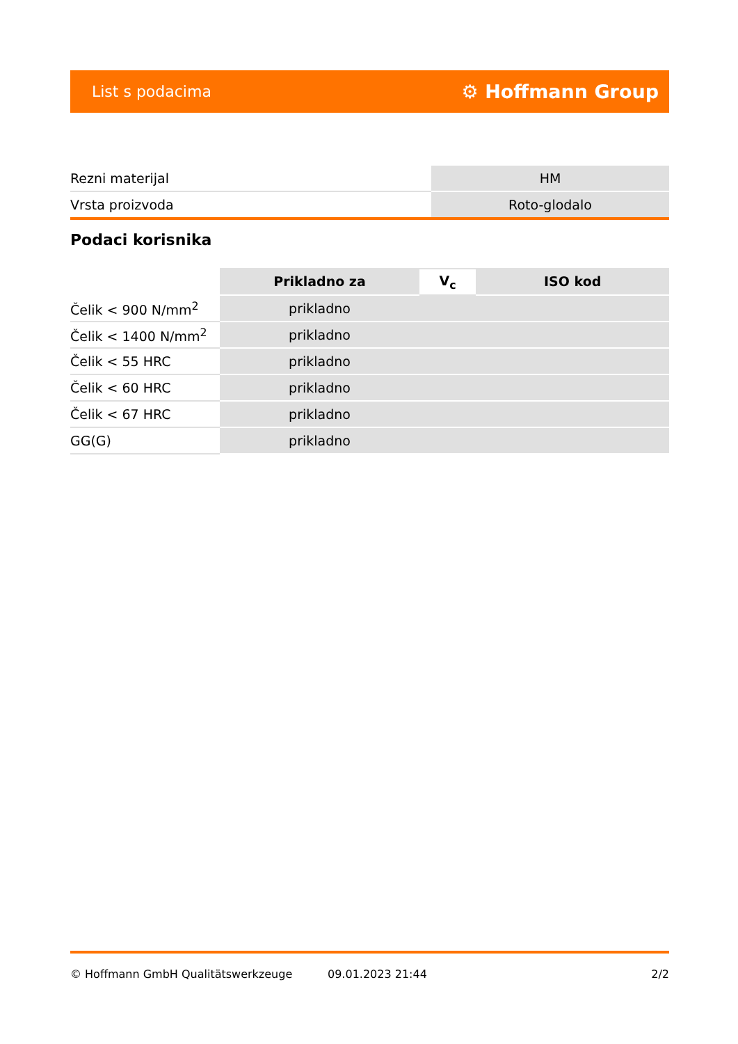List s podacima ⚙ Hoffmann Group
| Rezni materijal | HM |
| Vrsta proizvoda | Roto-glodalo |
Podaci korisnika
| | Prikladno za | V<sub>c</sub> | ISO kod |
| --- | --- | --- | --- |
| Čelik < 900 N/mm<sup>2</sup> | prikladno | | |
| Čelik < 1400 N/mm<sup>2</sup> | prikladno | | |
| Čelik < 55 HRC | prikladno | | |
| Čelik < 60 HRC | prikladno | | |
| Čelik < 67 HRC | prikladno | | |
| GG(G) | prikladno | | |
© Hoffmann GmbH Qualitätswerkzeuge 09.01.2023 21:44 2/2